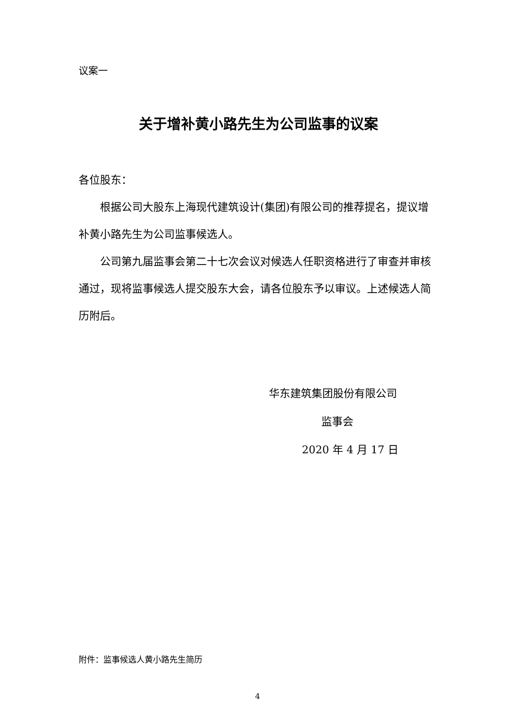议案一
关于增补黄小路先生为公司监事的议案
各位股东：
根据公司大股东上海现代建筑设计(集团)有限公司的推荐提名，提议增补黄小路先生为公司监事候选人。
公司第九届监事会第二十七次会议对候选人任职资格进行了审查并审核通过，现将监事候选人提交股东大会，请各位股东予以审议。上述候选人简历附后。
华东建筑集团股份有限公司
监事会
2020 年 4 月 17 日
附件：监事候选人黄小路先生简历
4